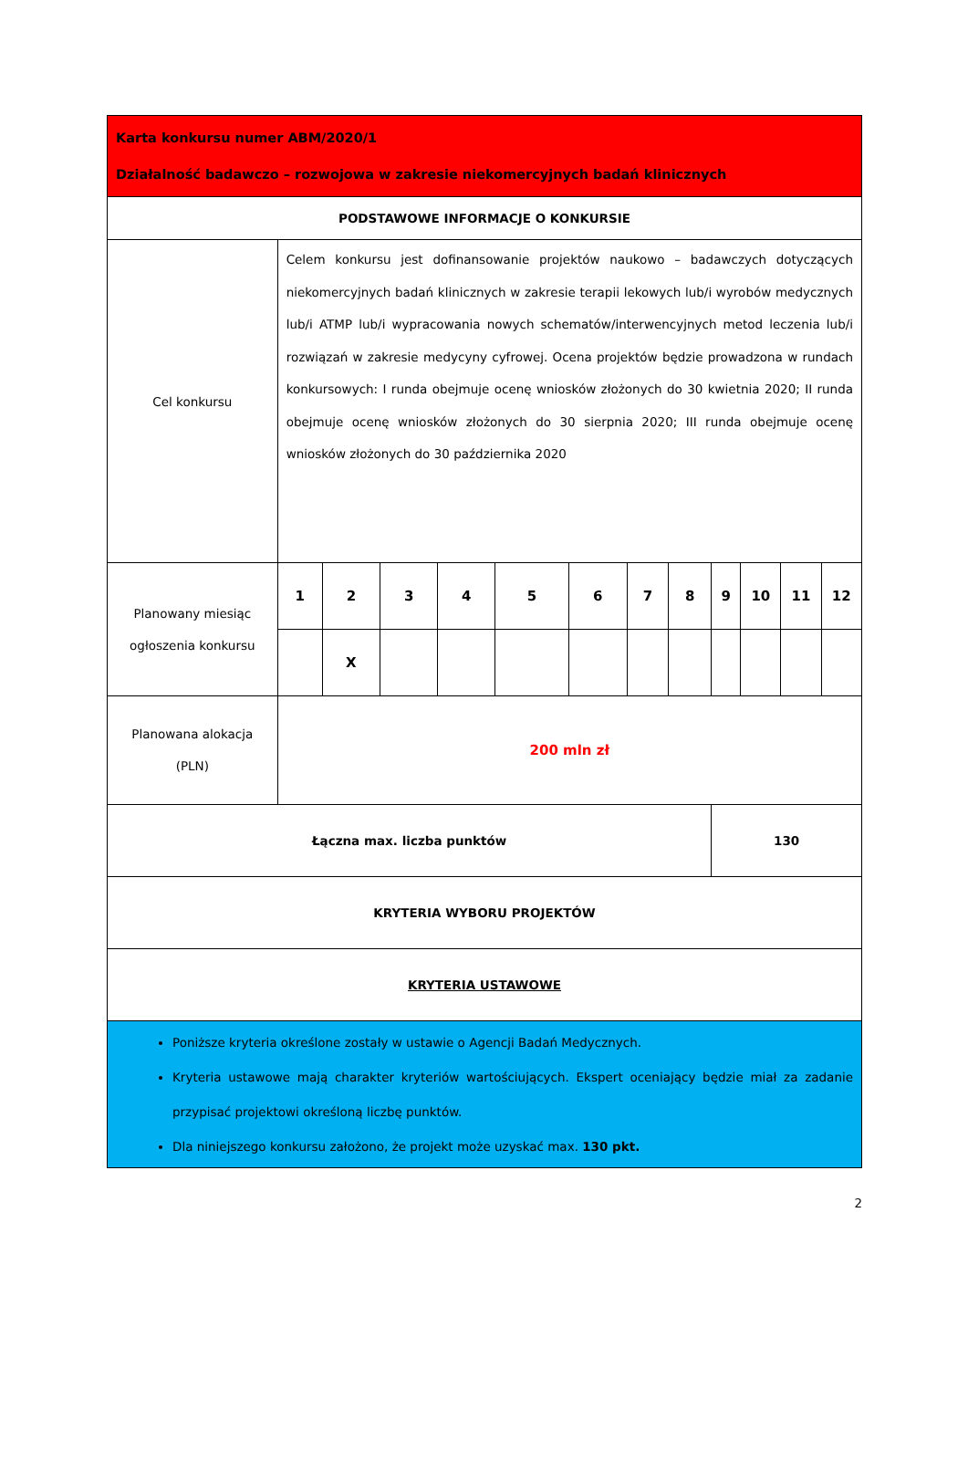| Karta konkursu numer ABM/2020/1 Działalność badawczo – rozwojowa w zakresie niekomercyjnych badań klinicznych | | | | | | | | | | | | |
| PODSTAWOWE INFORMACJE O KONKURSIE | | | | | | | | | | | | |
| Cel konkursu | Celem konkursu jest dofinansowanie projektów naukowo – badawczych dotyczących niekomercyjnych badań klinicznych w zakresie terapii lekowych lub/i wyrobów medycznych lub/i ATMP lub/i wypracowania nowych schematów/interwencyjnych metod leczenia lub/i rozwiązań w zakresie medycyny cyfrowej. Ocena projektów będzie prowadzona w rundach konkursowych: I runda obejmuje ocenę wniosków złożonych do 30 kwietnia 2020; II runda obejmuje ocenę wniosków złożonych do 30 sierpnia 2020; III runda obejmuje ocenę wniosków złożonych do 30 października 2020 | | | | | | | | | | | |
| Planowany miesiąc ogłoszenia konkursu | 1 | 2 | 3 | 4 | 5 | 6 | 7 | 8 | 9 | 10 | 11 | 12 |
| | | X | | | | | | | | | | |
| Planowana alokacja (PLN) | 200 mln zł | | | | | | | | | | | |
| Łączna max. liczba punktów | | | | | | | | | 130 | | | |
| KRYTERIA WYBORU PROJEKTÓW | | | | | | | | | | | | |
| KRYTERIA USTAWOWE | | | | | | | | | | | | |
| Poniższe kryteria określone zostały w ustawie o Agencji Badań Medycznych. Kryteria ustawowe mają charakter kryteriów wartościujących. Ekspert oceniający będzie miał za zadanie przypisać projektowi określoną liczbę punktów. Dla niniejszego konkursu założono, że projekt może uzyskać max. 130 pkt. | | | | | | | | | | | | |
2